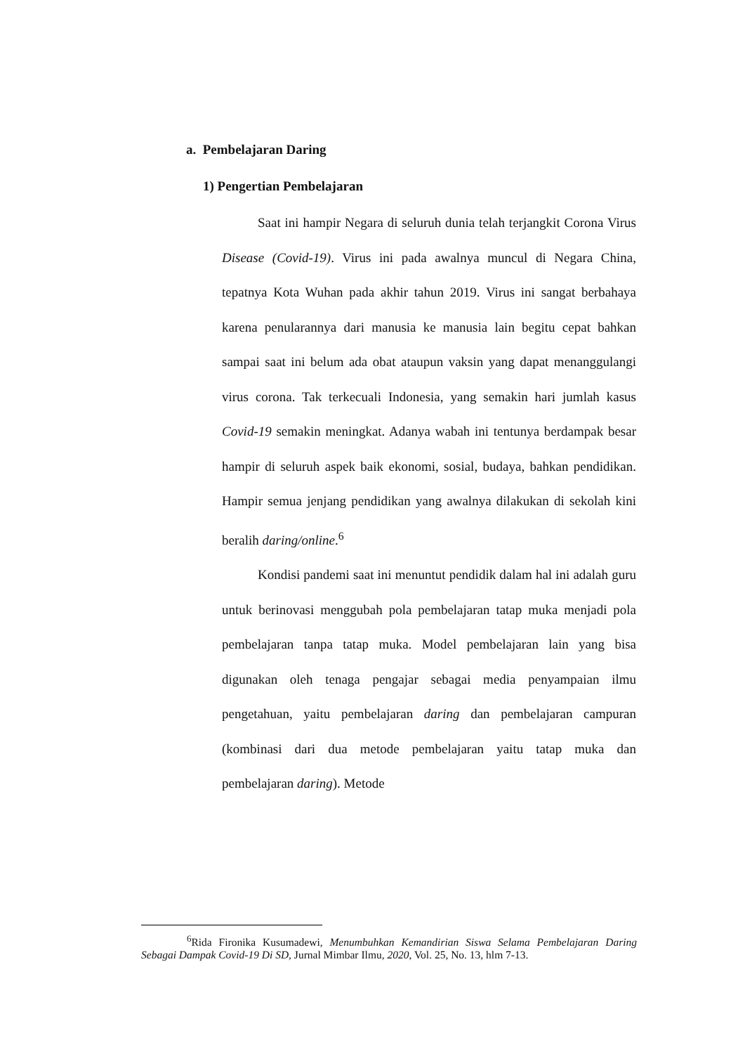a. Pembelajaran Daring
1) Pengertian Pembelajaran
Saat ini hampir Negara di seluruh dunia telah terjangkit Corona Virus Disease (Covid-19). Virus ini pada awalnya muncul di Negara China, tepatnya Kota Wuhan pada akhir tahun 2019. Virus ini sangat berbahaya karena penularannya dari manusia ke manusia lain begitu cepat bahkan sampai saat ini belum ada obat ataupun vaksin yang dapat menanggulangi virus corona. Tak terkecuali Indonesia, yang semakin hari jumlah kasus Covid-19 semakin meningkat. Adanya wabah ini tentunya berdampak besar hampir di seluruh aspek baik ekonomi, sosial, budaya, bahkan pendidikan. Hampir semua jenjang pendidikan yang awalnya dilakukan di sekolah kini beralih daring/online.<sup>6</sup>
Kondisi pandemi saat ini menuntut pendidik dalam hal ini adalah guru untuk berinovasi menggubah pola pembelajaran tatap muka menjadi pola pembelajaran tanpa tatap muka. Model pembelajaran lain yang bisa digunakan oleh tenaga pengajar sebagai media penyampaian ilmu pengetahuan, yaitu pembelajaran daring dan pembelajaran campuran (kombinasi dari dua metode pembelajaran yaitu tatap muka dan pembelajaran daring). Metode
<sup>6</sup> Rida Fironika Kusumadewi, Menumbuhkan Kemandirian Siswa Selama Pembelajaran Daring Sebagai Dampak Covid-19 Di SD, Jurnal Mimbar Ilmu, 2020, Vol. 25, No. 13, hlm 7-13.